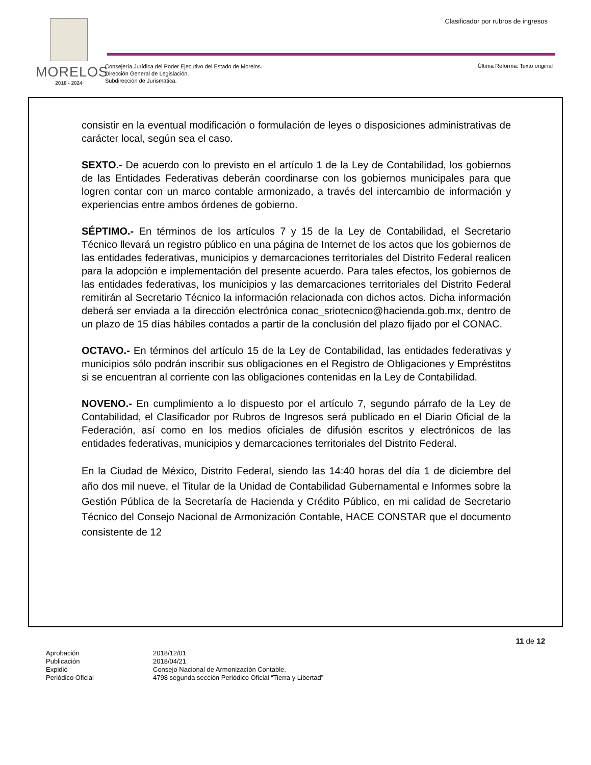MORELOS
2018 - 2024
Clasificador por rubros de ingresos
Consejería Jurídica del Poder Ejecutivo del Estado de Morelos.
Dirección General de Legislación.
Subdirección de Jurismática.
Última Reforma: Texto original
consistir en la eventual modificación o formulación de leyes o disposiciones administrativas de carácter local, según sea el caso.
SEXTO.- De acuerdo con lo previsto en el artículo 1 de la Ley de Contabilidad, los gobiernos de las Entidades Federativas deberán coordinarse con los gobiernos municipales para que logren contar con un marco contable armonizado, a través del intercambio de información y experiencias entre ambos órdenes de gobierno.
SÉPTIMO.- En términos de los artículos 7 y 15 de la Ley de Contabilidad, el Secretario Técnico llevará un registro público en una página de Internet de los actos que los gobiernos de las entidades federativas, municipios y demarcaciones territoriales del Distrito Federal realicen para la adopción e implementación del presente acuerdo. Para tales efectos, los gobiernos de las entidades federativas, los municipios y las demarcaciones territoriales del Distrito Federal remitirán al Secretario Técnico la información relacionada con dichos actos. Dicha información deberá ser enviada a la dirección electrónica conac_sriotecnico@hacienda.gob.mx, dentro de un plazo de 15 días hábiles contados a partir de la conclusión del plazo fijado por el CONAC.
OCTAVO.- En términos del artículo 15 de la Ley de Contabilidad, las entidades federativas y municipios sólo podrán inscribir sus obligaciones en el Registro de Obligaciones y Empréstitos si se encuentran al corriente con las obligaciones contenidas en la Ley de Contabilidad.
NOVENO.- En cumplimiento a lo dispuesto por el artículo 7, segundo párrafo de la Ley de Contabilidad, el Clasificador por Rubros de Ingresos será publicado en el Diario Oficial de la Federación, así como en los medios oficiales de difusión escritos y electrónicos de las entidades federativas, municipios y demarcaciones territoriales del Distrito Federal.
En la Ciudad de México, Distrito Federal, siendo las 14:40 horas del día 1 de diciembre del año dos mil nueve, el Titular de la Unidad de Contabilidad Gubernamental e Informes sobre la Gestión Pública de la Secretaría de Hacienda y Crédito Público, en mi calidad de Secretario Técnico del Consejo Nacional de Armonización Contable, HACE CONSTAR que el documento consistente de 12
11 de 12
Aprobación 2018/12/01 Publicación 2018/04/21 Expidió Consejo Nacional de Armonización Contable. Periódico Oficial 4798 segunda sección Periódico Oficial “Tierra y Libertad”